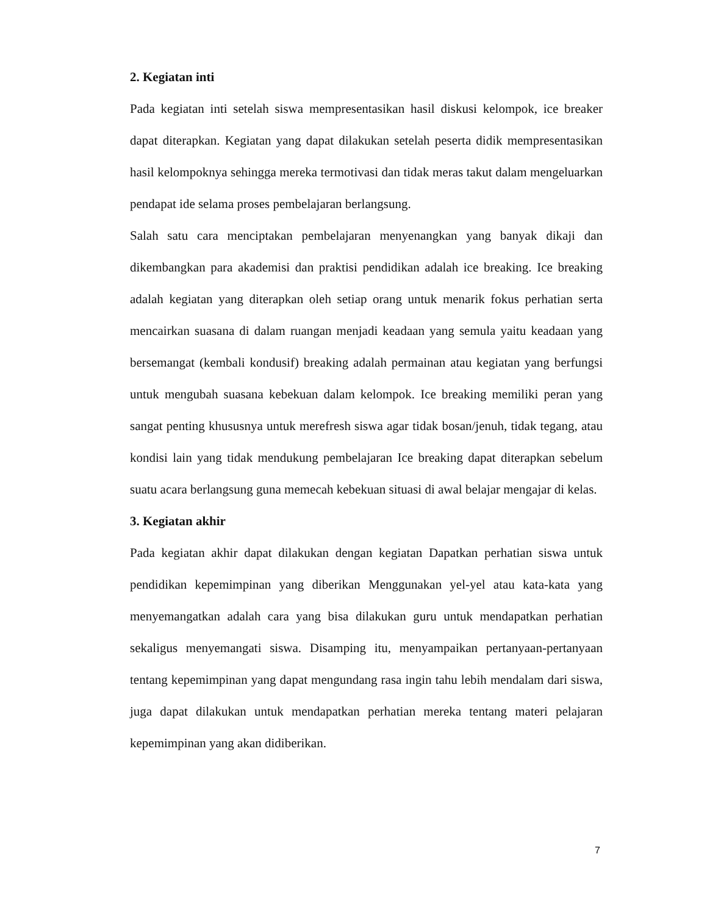2. Kegiatan inti
Pada kegiatan inti setelah siswa mempresentasikan hasil diskusi kelompok, ice breaker dapat diterapkan. Kegiatan yang dapat dilakukan setelah peserta didik mempresentasikan hasil kelompoknya sehingga mereka termotivasi dan tidak meras takut dalam mengeluarkan pendapat ide selama proses pembelajaran berlangsung.
Salah satu cara menciptakan pembelajaran menyenangkan yang banyak dikaji dan dikembangkan para akademisi dan praktisi pendidikan adalah ice breaking. Ice breaking adalah kegiatan yang diterapkan oleh setiap orang untuk menarik fokus perhatian serta mencairkan suasana di dalam ruangan menjadi keadaan yang semula yaitu keadaan yang bersemangat (kembali kondusif) breaking adalah permainan atau kegiatan yang berfungsi untuk mengubah suasana kebekuan dalam kelompok. Ice breaking memiliki peran yang sangat penting khususnya untuk merefresh siswa agar tidak bosan/jenuh, tidak tegang, atau kondisi lain yang tidak mendukung pembelajaran Ice breaking dapat diterapkan sebelum suatu acara berlangsung guna memecah kebekuan situasi di awal belajar mengajar di kelas.
3. Kegiatan akhir
Pada kegiatan akhir dapat dilakukan dengan kegiatan Dapatkan perhatian siswa untuk pendidikan kepemimpinan yang diberikan Menggunakan yel-yel atau kata-kata yang menyemangatkan adalah cara yang bisa dilakukan guru untuk mendapatkan perhatian sekaligus menyemangati siswa. Disamping itu, menyampaikan pertanyaan-pertanyaan tentang kepemimpinan yang dapat mengundang rasa ingin tahu lebih mendalam dari siswa, juga dapat dilakukan untuk mendapatkan perhatian mereka tentang materi pelajaran kepemimpinan yang akan didiberikan.
7